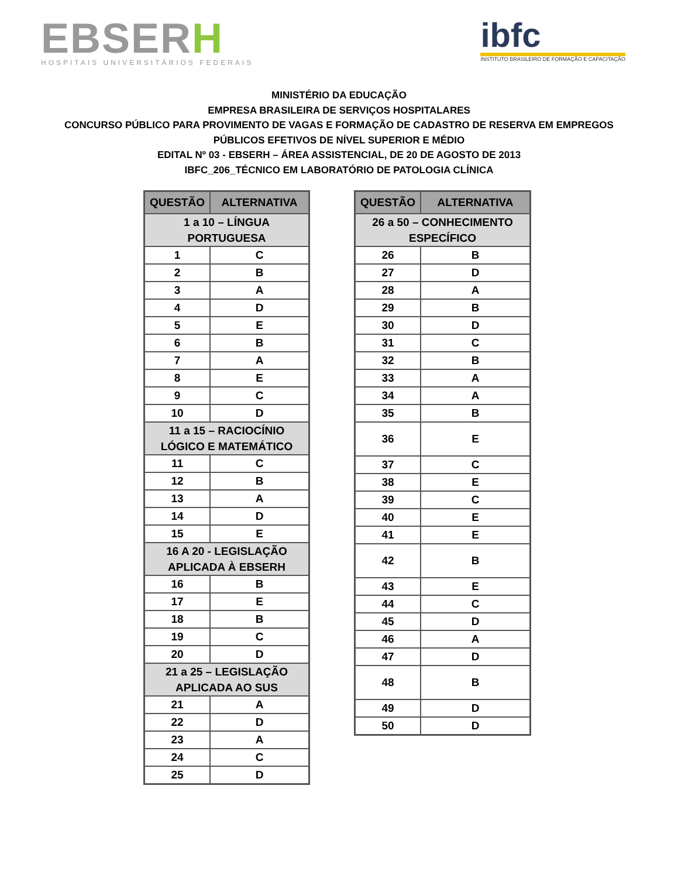EBSERH
HOSPITAIS UNIVERSITÁRIOS FEDERAIS
ibfc
INSTITUTO BRASILEIRO DE FORMAÇÃO E CAPACITAÇÃO
MINISTÉRIO DA EDUCAÇÃO
EMPRESA BRASILEIRA DE SERVIÇOS HOSPITALARES
CONCURSO PÚBLICO PARA PROVIMENTO DE VAGAS E FORMAÇÃO DE CADASTRO DE RESERVA EM EMPREGOS
PÚBLICOS EFETIVOS DE NÍVEL SUPERIOR E MÉDIO
EDITAL Nº 03 - EBSERH – ÁREA ASSISTENCIAL, DE 20 DE AGOSTO DE 2013
IBFC_206_TÉCNICO EM LABORATÓRIO DE PATOLOGIA CLÍNICA
| QUESTÃO | ALTERNATIVA |
| --- | --- |
| 1 a 10 – LÍNGUA PORTUGUESA | |
| 1 | C |
| 2 | B |
| 3 | A |
| 4 | D |
| 5 | E |
| 6 | B |
| 7 | A |
| 8 | E |
| 9 | C |
| 10 | D |
| 11 a 15 – RACIOCÍNIO LÓGICO E MATEMÁTICO | |
| 11 | C |
| 12 | B |
| 13 | A |
| 14 | D |
| 15 | E |
| 16 A 20 - LEGISLAÇÃO APLICADA À EBSERH | |
| 16 | B |
| 17 | E |
| 18 | B |
| 19 | C |
| 20 | D |
| 21 a 25 – LEGISLAÇÃO APLICADA AO SUS | |
| 21 | A |
| 22 | D |
| 23 | A |
| 24 | C |
| 25 | D |
| QUESTÃO | ALTERNATIVA |
| --- | --- |
| 26 a 50 – CONHECIMENTO ESPECÍFICO | |
| 26 | B |
| 27 | D |
| 28 | A |
| 29 | B |
| 30 | D |
| 31 | C |
| 32 | B |
| 33 | A |
| 34 | A |
| 35 | B |
| 36 | E |
| 37 | C |
| 38 | E |
| 39 | C |
| 40 | E |
| 41 | E |
| 42 | B |
| 43 | E |
| 44 | C |
| 45 | D |
| 46 | A |
| 47 | D |
| 48 | B |
| 49 | D |
| 50 | D |